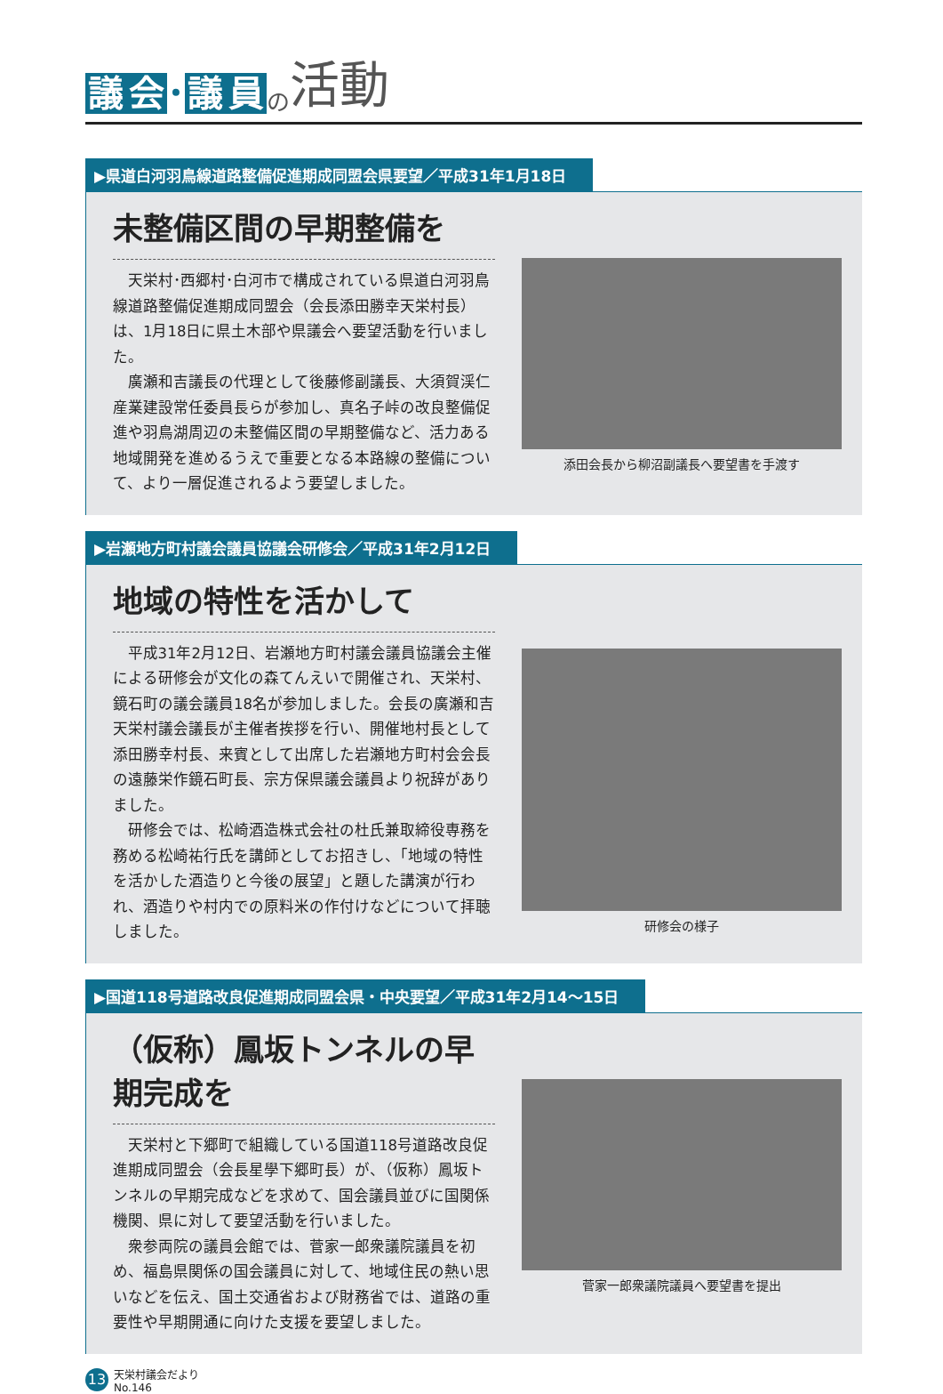議 会 ･ 議 員 の 活動
▶県道白河羽鳥線道路整備促進期成同盟会県要望／平成31年1月18日
未整備区間の早期整備を
天栄村･西郷村･白河市で構成されている県道白河羽鳥線道路整備促進期成同盟会（会長添田勝幸天栄村長）は、1月18日に県土木部や県議会へ要望活動を行いました。
廣瀬和吉議長の代理として後藤修副議長、大須賀渓仁産業建設常任委員長らが参加し、真名子峠の改良整備促進や羽鳥湖周辺の未整備区間の早期整備など、活力ある地域開発を進めるうえで重要となる本路線の整備について、より一層促進されるよう要望しました。
添田会長から柳沼副議長へ要望書を手渡す
▶岩瀬地方町村議会議員協議会研修会／平成31年2月12日
地域の特性を活かして
平成31年2月12日、岩瀬地方町村議会議員協議会主催による研修会が文化の森てんえいで開催され、天栄村、鏡石町の議会議員18名が参加しました。会長の廣瀬和吉天栄村議会議長が主催者挨拶を行い、開催地村長として添田勝幸村長、来賓として出席した岩瀬地方町村会会長の遠藤栄作鏡石町長、宗方保県議会議員より祝辞がありました。
研修会では、松崎酒造株式会社の杜氏兼取締役専務を務める松崎祐行氏を講師としてお招きし、「地域の特性を活かした酒造りと今後の展望」と題した講演が行われ、酒造りや村内での原料米の作付けなどについて拝聴しました。
研修会の様子
▶国道118号道路改良促進期成同盟会県・中央要望／平成31年2月14～15日
（仮称）鳳坂トンネルの早期完成を
天栄村と下郷町で組織している国道118号道路改良促進期成同盟会（会長星學下郷町長）が、（仮称）鳳坂トンネルの早期完成などを求めて、国会議員並びに国関係機関、県に対して要望活動を行いました。
衆参両院の議員会館では、菅家一郎衆議院議員を初め、福島県関係の国会議員に対して、地域住民の熱い思いなどを伝え、国土交通省および財務省では、道路の重要性や早期開通に向けた支援を要望しました。
菅家一郎衆議院議員へ要望書を提出
13 天栄村議会だより
No.146